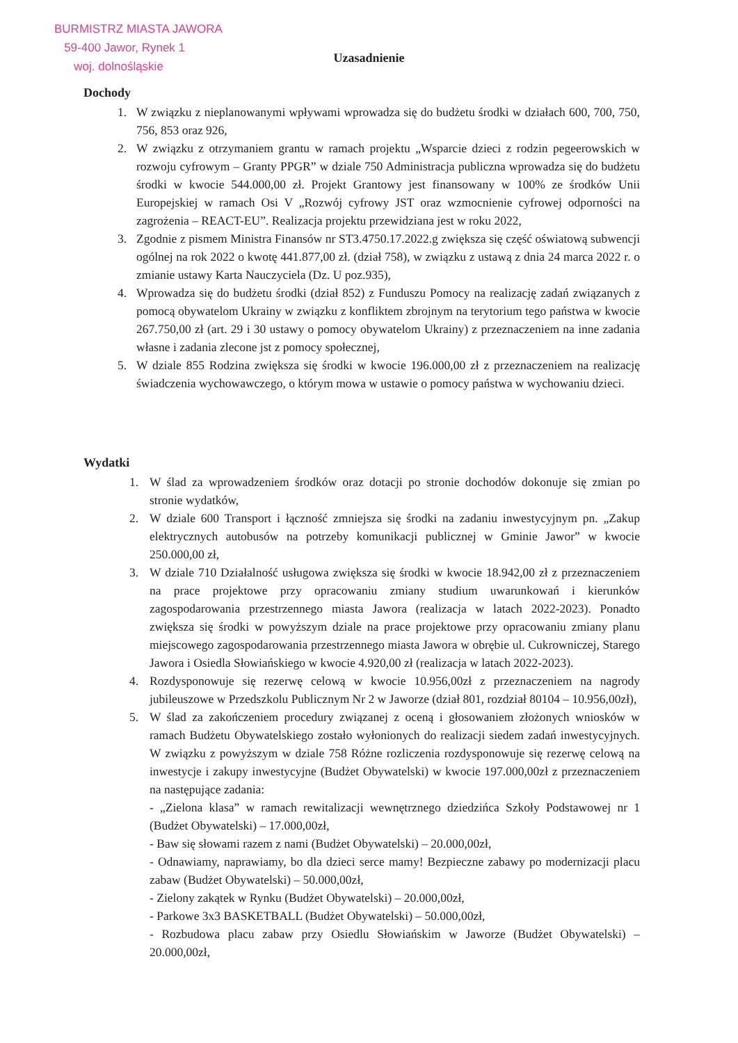BURMISTRZ MIASTA JAWORA
59-400 Jawor, Rynek 1
woj. dolnośląskie
Uzasadnienie
Dochody
1. W związku z nieplanowanymi wpływami wprowadza się do budżetu środki w działach 600, 700, 750, 756, 853 oraz 926,
2. W związku z otrzymaniem grantu w ramach projektu „Wsparcie dzieci z rodzin pegeerowskich w rozwoju cyfrowym – Granty PPGR” w dziale 750 Administracja publiczna wprowadza się do budżetu środki w kwocie 544.000,00 zł. Projekt Grantowy jest finansowany w 100% ze środków Unii Europejskiej w ramach Osi V „Rozwój cyfrowy JST oraz wzmocnienie cyfrowej odporności na zagrożenia – REACT-EU”. Realizacja projektu przewidziana jest w roku 2022,
3. Zgodnie z pismem Ministra Finansów nr ST3.4750.17.2022.g zwiększa się część oświatową subwencji ogólnej na rok 2022 o kwotę 441.877,00 zł. (dział 758), w związku z ustawą z dnia 24 marca 2022 r. o zmianie ustawy Karta Nauczyciela (Dz. U poz.935),
4. Wprowadza się do budżetu środki (dział 852) z Funduszu Pomocy na realizację zadań związanych z pomocą obywatelom Ukrainy w związku z konfliktem zbrojnym na terytorium tego państwa w kwocie 267.750,00 zł (art. 29 i 30 ustawy o pomocy obywatelom Ukrainy) z przeznaczeniem na inne zadania własne i zadania zlecone jst z pomocy społecznej,
5. W dziale 855 Rodzina zwiększa się środki w kwocie 196.000,00 zł z przeznaczeniem na realizację świadczenia wychowawczego, o którym mowa w ustawie o pomocy państwa w wychowaniu dzieci.
Wydatki
1. W ślad za wprowadzeniem środków oraz dotacji po stronie dochodów dokonuje się zmian po stronie wydatków,
2. W dziale 600 Transport i łączność zmniejsza się środki na zadaniu inwestycyjnym pn. „Zakup elektrycznych autobusów na potrzeby komunikacji publicznej w Gminie Jawor” w kwocie 250.000,00 zł,
3. W dziale 710 Działalność usługowa zwiększa się środki w kwocie 18.942,00 zł z przeznaczeniem na prace projektowe przy opracowaniu zmiany studium uwarunkowań i kierunków zagospodarowania przestrzennego miasta Jawora (realizacja w latach 2022-2023). Ponadto zwiększa się środki w powyższym dziale na prace projektowe przy opracowaniu zmiany planu miejscowego zagospodarowania przestrzennego miasta Jawora w obrębie ul. Cukrowniczej, Starego Jawora i Osiedla Słowiańskiego w kwocie 4.920,00 zł (realizacja w latach 2022-2023).
4. Rozdysponowuje się rezerwę celową w kwocie 10.956,00zł z przeznaczeniem na nagrody jubileuszowe w Przedszkolu Publicznym Nr 2 w Jaworze (dział 801, rozdział 80104 – 10.956,00zł),
5. W ślad za zakończeniem procedury związanej z oceną i głosowaniem złożonych wniosków w ramach Budżetu Obywatelskiego zostało wyłonionych do realizacji siedem zadań inwestycyjnych. W związku z powyższym w dziale 758 Różne rozliczenia rozdysponowuje się rezerwę celową na inwestycje i zakupy inwestycyjne (Budżet Obywatelski) w kwocie 197.000,00zł z przeznaczeniem na następujące zadania:
- „Zielona klasa” w ramach rewitalizacji wewnętrznego dziedzińca Szkoły Podstawowej nr 1 (Budżet Obywatelski) – 17.000,00zł,
- Baw się słowami razem z nami (Budżet Obywatelski) – 20.000,00zł,
- Odnawiamy, naprawiamy, bo dla dzieci serce mamy! Bezpieczne zabawy po modernizacji placu zabaw (Budżet Obywatelski) – 50.000,00zł,
- Zielony zakątek w Rynku (Budżet Obywatelski) – 20.000,00zł,
- Parkowe 3x3 BASKETBALL (Budżet Obywatelski) – 50.000,00zł,
- Rozbudowa placu zabaw przy Osiedlu Słowiańskim w Jaworze (Budżet Obywatelski) – 20.000,00zł,